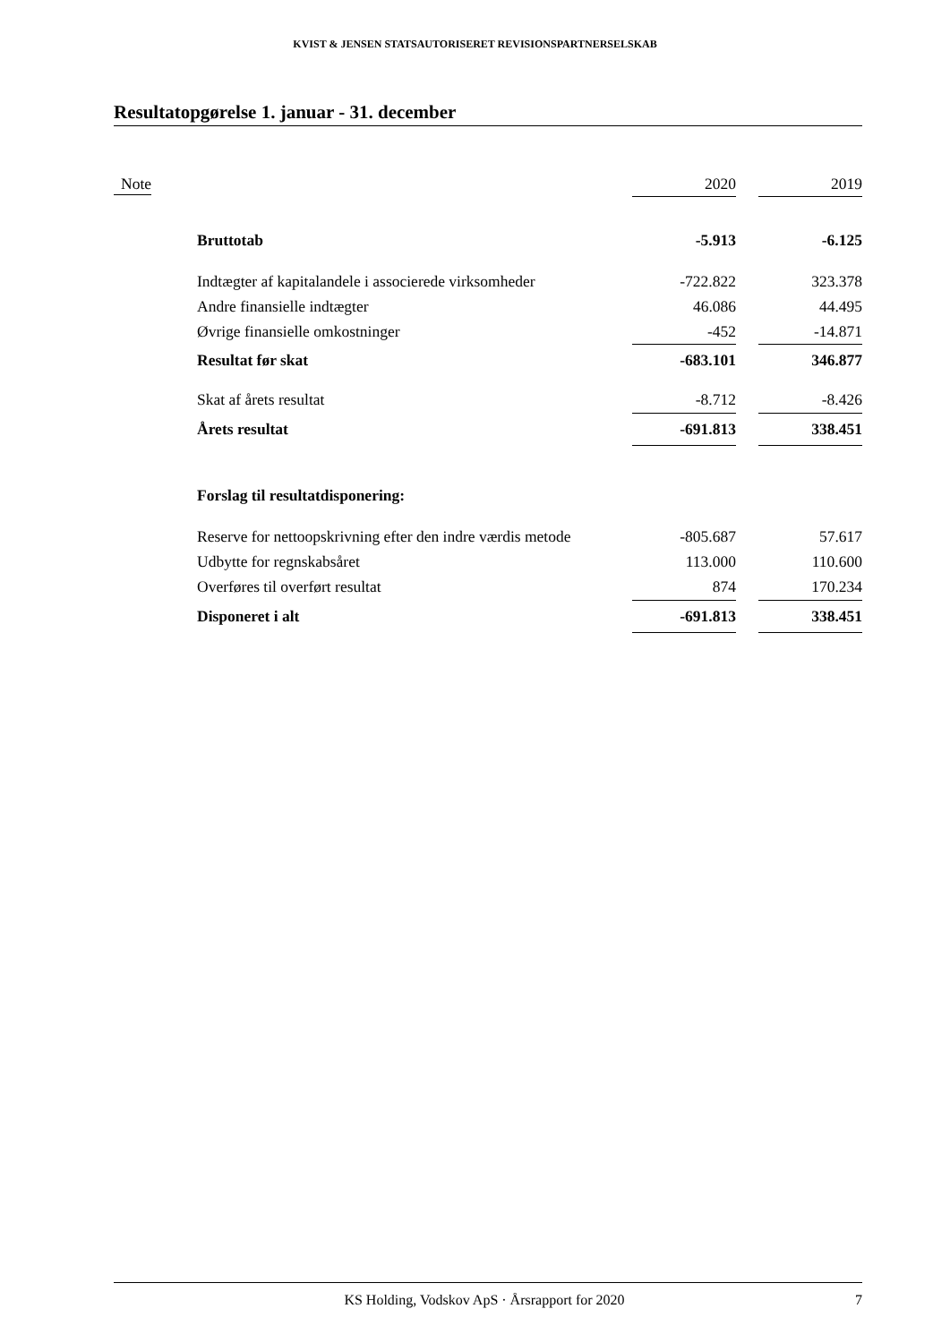KVIST & JENSEN STATSAUTORISERET REVISIONSPARTNERSELSKAB
Resultatopgørelse 1. januar - 31. december
| Note | | 2020 | | 2019 |
| --- | --- | --- | --- | --- |
| | Bruttotab | -5.913 | | -6.125 |
| | Indtægter af kapitalandele i associerede virksomheder | -722.822 | | 323.378 |
| | Andre finansielle indtægter | 46.086 | | 44.495 |
| | Øvrige finansielle omkostninger | -452 | | -14.871 |
| | Resultat før skat | -683.101 | | 346.877 |
| | Skat af årets resultat | -8.712 | | -8.426 |
| | Årets resultat | -691.813 | | 338.451 |
| | Forslag til resultatdisponering: | | | |
| | Reserve for nettoopskrivning efter den indre værdis metode | -805.687 | | 57.617 |
| | Udbytte for regnskabsåret | 113.000 | | 110.600 |
| | Overføres til overført resultat | 874 | | 170.234 |
| | Disponeret i alt | -691.813 | | 338.451 |
KS Holding, Vodskov ApS · Årsrapport for 2020 7